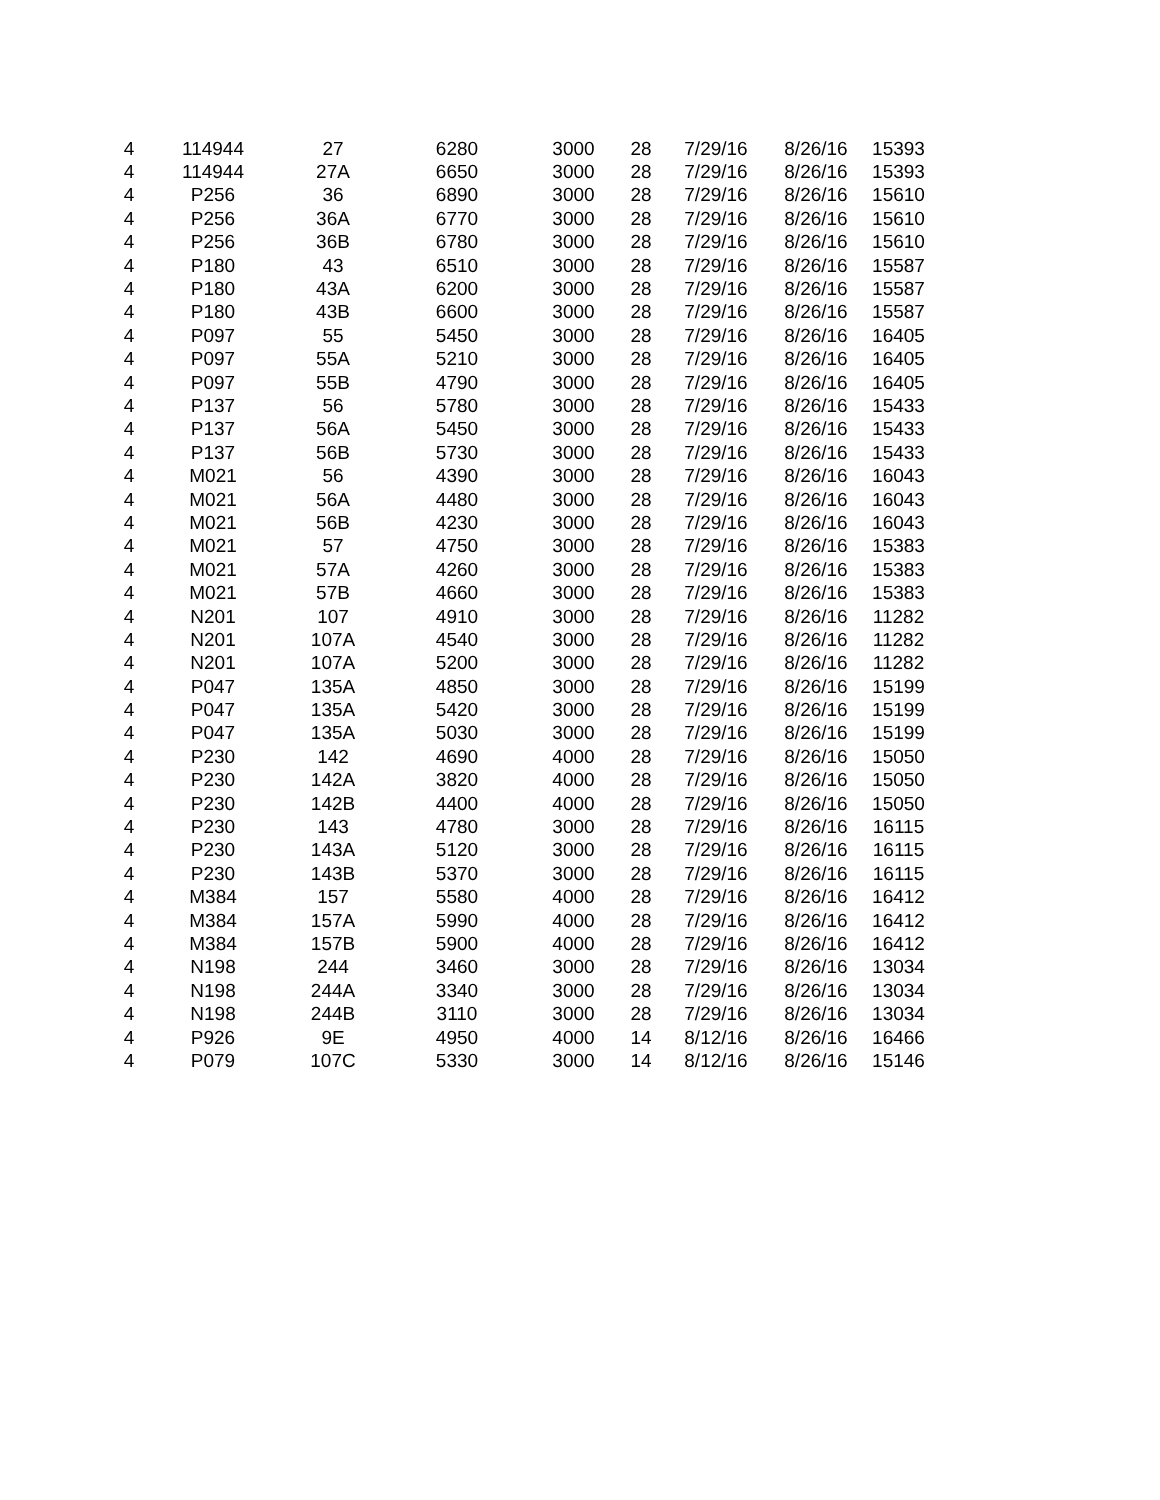| 4 | 114944 | 27 | 6280 | 3000 | 28 | 7/29/16 | 8/26/16 | 15393 |
| 4 | 114944 | 27A | 6650 | 3000 | 28 | 7/29/16 | 8/26/16 | 15393 |
| 4 | P256 | 36 | 6890 | 3000 | 28 | 7/29/16 | 8/26/16 | 15610 |
| 4 | P256 | 36A | 6770 | 3000 | 28 | 7/29/16 | 8/26/16 | 15610 |
| 4 | P256 | 36B | 6780 | 3000 | 28 | 7/29/16 | 8/26/16 | 15610 |
| 4 | P180 | 43 | 6510 | 3000 | 28 | 7/29/16 | 8/26/16 | 15587 |
| 4 | P180 | 43A | 6200 | 3000 | 28 | 7/29/16 | 8/26/16 | 15587 |
| 4 | P180 | 43B | 6600 | 3000 | 28 | 7/29/16 | 8/26/16 | 15587 |
| 4 | P097 | 55 | 5450 | 3000 | 28 | 7/29/16 | 8/26/16 | 16405 |
| 4 | P097 | 55A | 5210 | 3000 | 28 | 7/29/16 | 8/26/16 | 16405 |
| 4 | P097 | 55B | 4790 | 3000 | 28 | 7/29/16 | 8/26/16 | 16405 |
| 4 | P137 | 56 | 5780 | 3000 | 28 | 7/29/16 | 8/26/16 | 15433 |
| 4 | P137 | 56A | 5450 | 3000 | 28 | 7/29/16 | 8/26/16 | 15433 |
| 4 | P137 | 56B | 5730 | 3000 | 28 | 7/29/16 | 8/26/16 | 15433 |
| 4 | M021 | 56 | 4390 | 3000 | 28 | 7/29/16 | 8/26/16 | 16043 |
| 4 | M021 | 56A | 4480 | 3000 | 28 | 7/29/16 | 8/26/16 | 16043 |
| 4 | M021 | 56B | 4230 | 3000 | 28 | 7/29/16 | 8/26/16 | 16043 |
| 4 | M021 | 57 | 4750 | 3000 | 28 | 7/29/16 | 8/26/16 | 15383 |
| 4 | M021 | 57A | 4260 | 3000 | 28 | 7/29/16 | 8/26/16 | 15383 |
| 4 | M021 | 57B | 4660 | 3000 | 28 | 7/29/16 | 8/26/16 | 15383 |
| 4 | N201 | 107 | 4910 | 3000 | 28 | 7/29/16 | 8/26/16 | 11282 |
| 4 | N201 | 107A | 4540 | 3000 | 28 | 7/29/16 | 8/26/16 | 11282 |
| 4 | N201 | 107A | 5200 | 3000 | 28 | 7/29/16 | 8/26/16 | 11282 |
| 4 | P047 | 135A | 4850 | 3000 | 28 | 7/29/16 | 8/26/16 | 15199 |
| 4 | P047 | 135A | 5420 | 3000 | 28 | 7/29/16 | 8/26/16 | 15199 |
| 4 | P047 | 135A | 5030 | 3000 | 28 | 7/29/16 | 8/26/16 | 15199 |
| 4 | P230 | 142 | 4690 | 4000 | 28 | 7/29/16 | 8/26/16 | 15050 |
| 4 | P230 | 142A | 3820 | 4000 | 28 | 7/29/16 | 8/26/16 | 15050 |
| 4 | P230 | 142B | 4400 | 4000 | 28 | 7/29/16 | 8/26/16 | 15050 |
| 4 | P230 | 143 | 4780 | 3000 | 28 | 7/29/16 | 8/26/16 | 16115 |
| 4 | P230 | 143A | 5120 | 3000 | 28 | 7/29/16 | 8/26/16 | 16115 |
| 4 | P230 | 143B | 5370 | 3000 | 28 | 7/29/16 | 8/26/16 | 16115 |
| 4 | M384 | 157 | 5580 | 4000 | 28 | 7/29/16 | 8/26/16 | 16412 |
| 4 | M384 | 157A | 5990 | 4000 | 28 | 7/29/16 | 8/26/16 | 16412 |
| 4 | M384 | 157B | 5900 | 4000 | 28 | 7/29/16 | 8/26/16 | 16412 |
| 4 | N198 | 244 | 3460 | 3000 | 28 | 7/29/16 | 8/26/16 | 13034 |
| 4 | N198 | 244A | 3340 | 3000 | 28 | 7/29/16 | 8/26/16 | 13034 |
| 4 | N198 | 244B | 3110 | 3000 | 28 | 7/29/16 | 8/26/16 | 13034 |
| 4 | P926 | 9E | 4950 | 4000 | 14 | 8/12/16 | 8/26/16 | 16466 |
| 4 | P079 | 107C | 5330 | 3000 | 14 | 8/12/16 | 8/26/16 | 15146 |